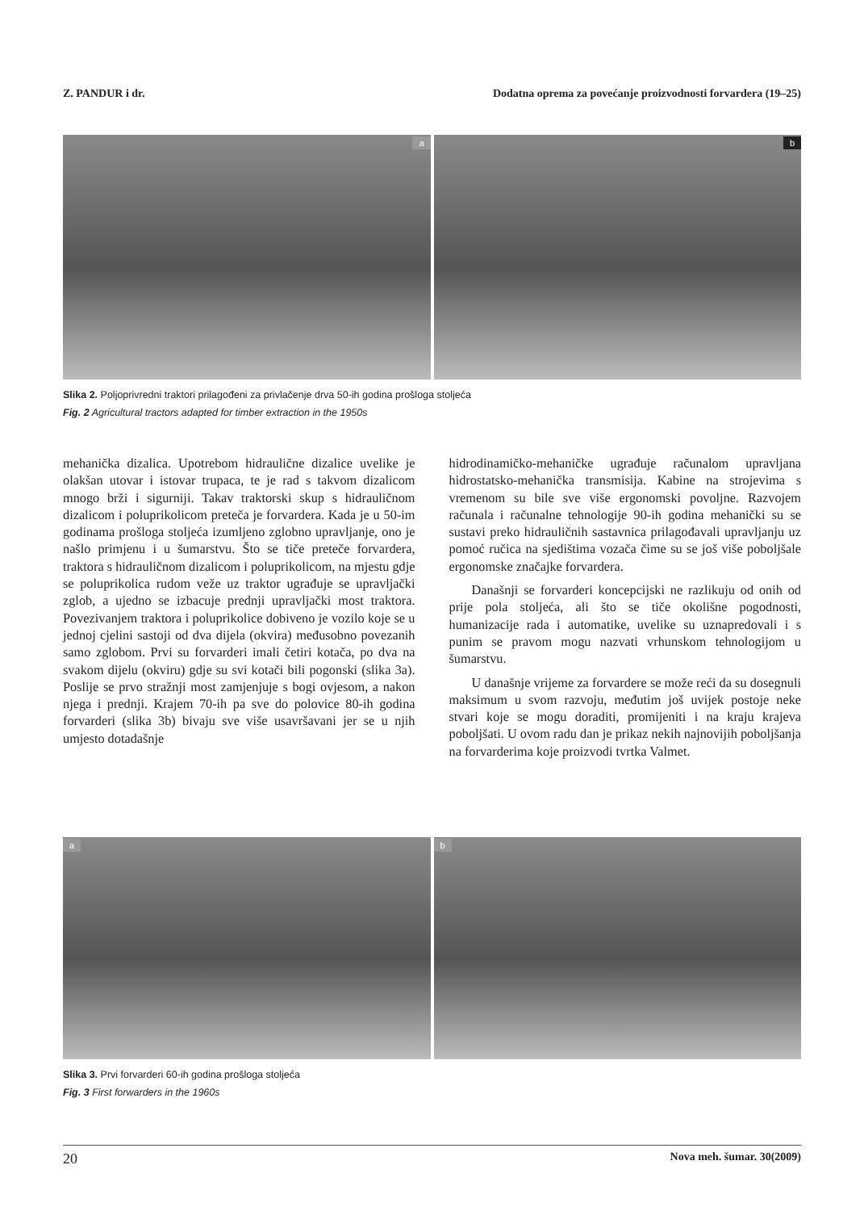Z. PANDUR i dr. Dodatna oprema za povećanje proizvodnosti forvardera (19–25)
a
b
Slika 2. Poljoprivredni traktori prilagođeni za privlačenje drva 50-ih godina prošloga stoljeća
Fig. 2 Agricultural tractors adapted for timber extraction in the 1950s
mehanička dizalica. Upotrebom hidraulične dizalice uvelike je olakšan utovar i istovar trupaca, te je rad s takvom dizalicom mnogo brži i sigurniji. Takav traktorski skup s hidrauličnom dizalicom i poluprikolicom preteča je forvardera. Kada je u 50-im godinama prošloga stoljeća izumljeno zglobno upravljanje, ono je našlo primjenu i u šumarstvu. Što se tiče preteče forvardera, traktora s hidrauličnom dizalicom i poluprikolicom, na mjestu gdje se poluprikolica rudom veže uz traktor ugrađuje se upravljački zglob, a ujedno se izbacuje prednji upravljački most traktora. Povezivanjem traktora i poluprikolice dobiveno je vozilo koje se u jednoj cjelini sastoji od dva dijela (okvira) međusobno povezanih samo zglobom. Prvi su forvarderi imali četiri kotača, po dva na svakom dijelu (okviru) gdje su svi kotači bili pogonski (slika 3a). Poslije se prvo stražnji most zamjenjuje s bogi ovjesom, a nakon njega i prednji. Krajem 70-ih pa sve do polovice 80-ih godina forvarderi (slika 3b) bivaju sve više usavršavani jer se u njih umjesto dotadašnje
hidrodinamičko-mehaničke ugrađuje računalom upravljana hidrostatsko-mehanička transmisija. Kabine na strojevima s vremenom su bile sve više ergonomski povoljne. Razvojem računala i računalne tehnologije 90-ih godina mehanički su se sustavi preko hidrauličnih sastavnica prilagođavali upravljanju uz pomoć ručica na sjedištima vozača čime su se još više poboljšale ergonomske značajke forvardera.
Današnji se forvarderi koncepcijski ne razlikuju od onih od prije pola stoljeća, ali što se tiče okolišne pogodnosti, humanizacije rada i automatike, uvelike su uznapredovali i s punim se pravom mogu nazvati vrhunskom tehnologijom u šumarstvu.
U današnje vrijeme za forvardere se može reći da su dosegnuli maksimum u svom razvoju, međutim još uvijek postoje neke stvari koje se mogu doraditi, promijeniti i na kraju krajeva poboljšati. U ovom radu dan je prikaz nekih najnovijih poboljšanja na forvarderima koje proizvodi tvrtka Valmet.
a
b
Slika 3. Prvi forvarderi 60-ih godina prošloga stoljeća
Fig. 3 First forwarders in the 1960s
20 Nova meh. šumar. 30(2009)